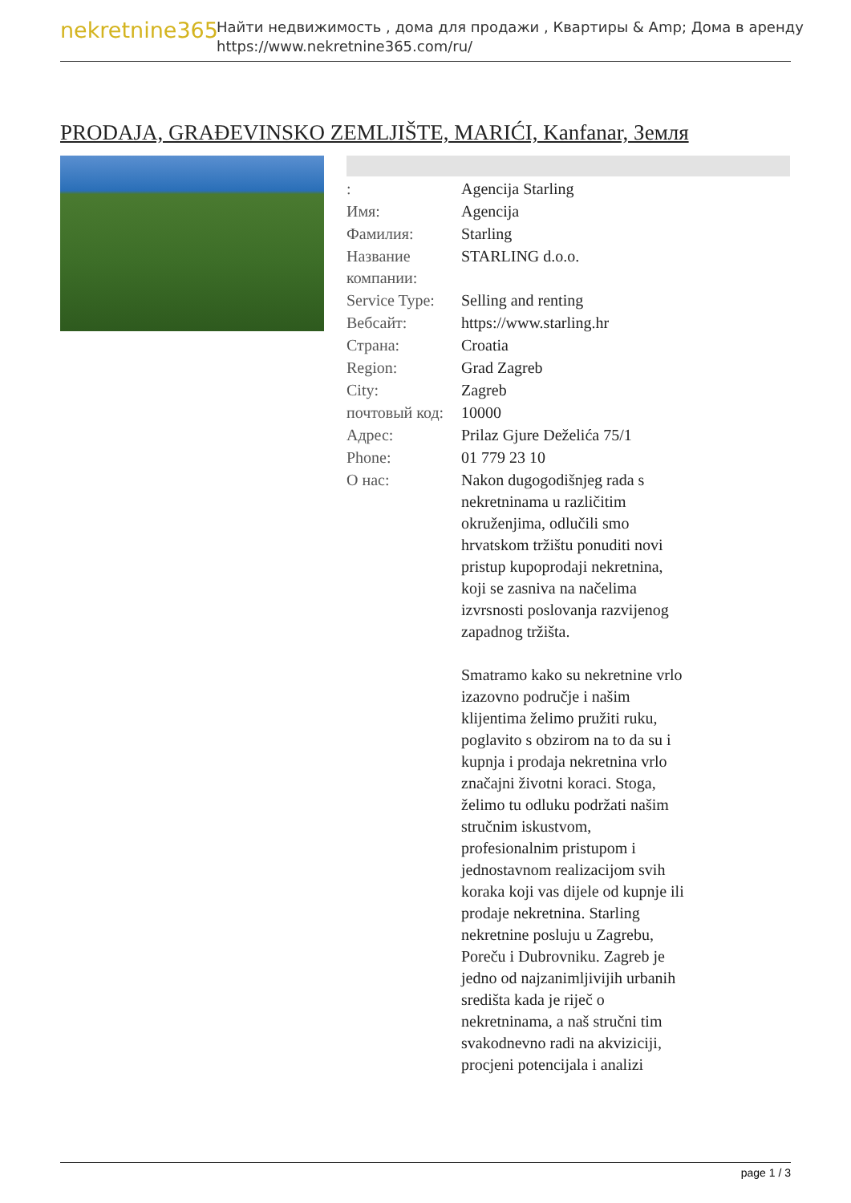nekretnine365
Найти недвижимость , дома для продажи , Квартиры & Amp; Дома в аренду
https://www.nekretnine365.com/ru/
PRODAJA, GRAĐEVINSKO ZEMLJIŠTE, MARIĆI, Kanfanar, Земля
| : | Agencija Starling |
| Имя: | Agencija |
| Фамилия: | Starling |
| Название компании: | STARLING d.o.o. |
| Service Type: | Selling and renting |
| Вебсайт: | https://www.starling.hr |
| Страна: | Croatia |
| Region: | Grad Zagreb |
| City: | Zagreb |
| почтовый код: | 10000 |
| Адрес: | Prilaz Gjure Deželića 75/1 |
| Phone: | 01 779 23 10 |
| О нас: | Nakon dugogodišnjeg rada s nekretninama u različitim okruženjima, odlučili smo hrvatskom tržištu ponuditi novi pristup kupoprodaji nekretnina, koji se zasniva na načelima izvrsnosti poslovanja razvijenog zapadnog tržišta. Smatramo kako su nekretnine vrlo izazovno područje i našim klijentima želimo pružiti ruku, poglavito s obzirom na to da su i kupnja i prodaja nekretnina vrlo značajni životni koraci. Stoga, želimo tu odluku podržati našim stručnim iskustvom, profesionalnim pristupom i jednostavnom realizacijom svih koraka koji vas dijele od kupnje ili prodaje nekretnina. Starling nekretnine posluju u Zagrebu, Poreču i Dubrovniku. Zagreb je jedno od najzanimljivijih urbanih središta kada je riječ o nekretninama, a naš stručni tim svakodnevno radi na akviziciji, procjeni potencijala i analizi |
page 1 / 3